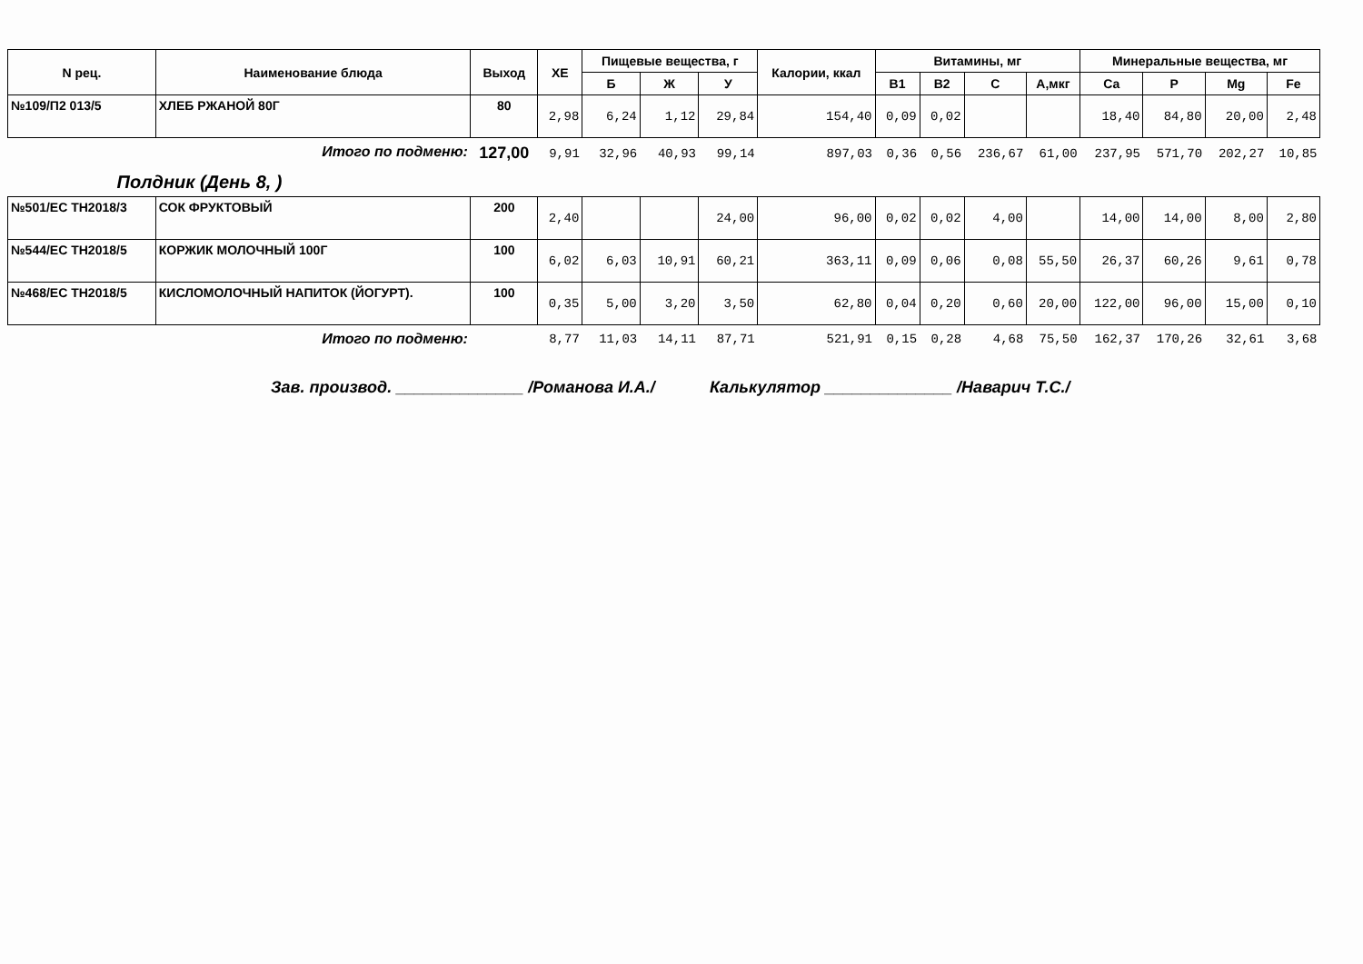| N рец. | Наименование блюда | Выход | ХЕ | Пищевые вещества, г | | | Калории, ккал | Витамины, мг | | | | Минеральные вещества, мг | | | |
| --- | --- | --- | --- | --- | --- | --- | --- | --- | --- | --- | --- | --- | --- | --- | --- |
| | | | | Б | Ж | У | | B1 | B2 | C | A,мкг | Ca | P | Mg | Fe |
| №109/П2 013/5 | ХЛЕБ РЖАНОЙ 80Г | 80 | 2,98 | 6,24 | 1,12 | 29,84 | 154,40 | 0,09 | 0,02 | | | 18,40 | 84,80 | 20,00 | 2,48 |
| | Итого по подменю: | 127,00 | 9,91 | 32,96 | 40,93 | 99,14 | 897,03 | 0,36 | 0,56 | 236,67 | 61,00 | 237,95 | 571,70 | 202,27 | 10,85 |
| Полдник (День 8, ) | | | | | | | | | | | | | | | |
| №501/ЕС ТН2018/3 | СОК ФРУКТОВЫЙ | 200 | 2,40 | | | 24,00 | 96,00 | 0,02 | 0,02 | 4,00 | | 14,00 | 14,00 | 8,00 | 2,80 |
| №544/ЕС ТН2018/5 | КОРЖИК МОЛОЧНЫЙ 100Г | 100 | 6,02 | 6,03 | 10,91 | 60,21 | 363,11 | 0,09 | 0,06 | 0,08 | 55,50 | 26,37 | 60,26 | 9,61 | 0,78 |
| №468/ЕС ТН2018/5 | КИСЛОМОЛОЧНЫЙ НАПИТОК (ЙОГУРТ). | 100 | 0,35 | 5,00 | 3,20 | 3,50 | 62,80 | 0,04 | 0,20 | 0,60 | 20,00 | 122,00 | 96,00 | 15,00 | 0,10 |
| | Итого по подменю: | | 8,77 | 11,03 | 14,11 | 87,71 | 521,91 | 0,15 | 0,28 | 4,68 | 75,50 | 162,37 | 170,26 | 32,61 | 3,68 |
Зав. производ. ______________ /Романова И.А./ Калькулятор ______________ /Наварич Т.С./